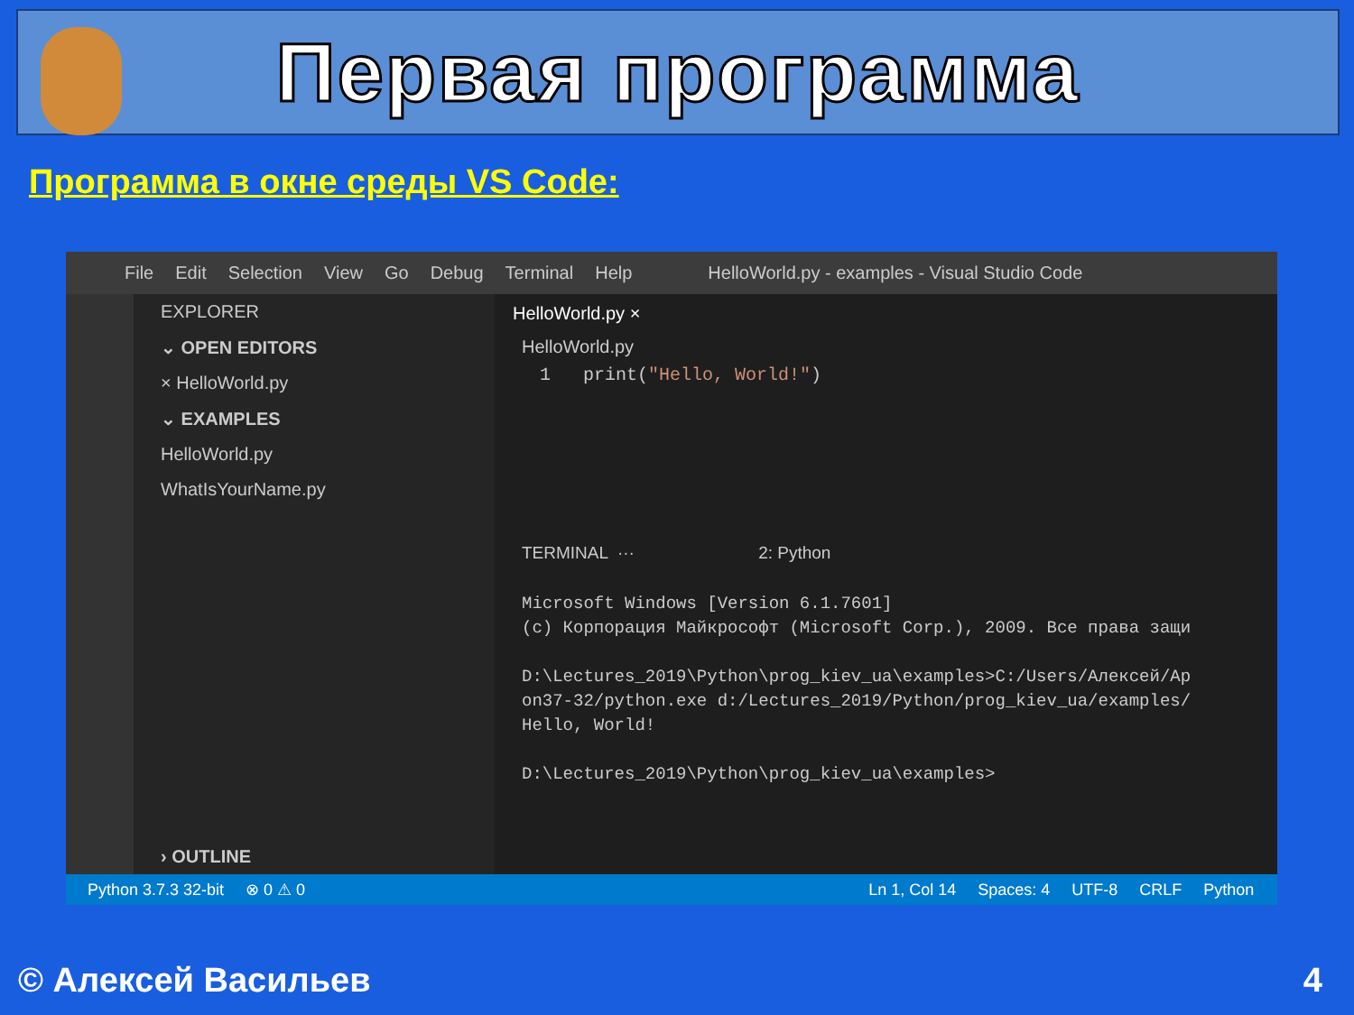Первая программа
Программа в окне среды VS Code:
File Edit Selection View Go Debug Terminal Help HelloWorld.py - examples - Visual Studio Code
EXPLORER
⌄ OPEN EDITORS
× HelloWorld.py
⌄ EXAMPLES
HelloWorld.py
WhatIsYourName.py
› OUTLINE
HelloWorld.py ×
HelloWorld.py
1 print("Hello, World!")
TERMINAL ··· 2: Python
Microsoft Windows [Version 6.1.7601]
(c) Корпорация Майкрософт (Microsoft Corp.), 2009. Все права защи
D:\Lectures_2019\Python\prog_kiev_ua\examples>C:/Users/Алексей/Ap
on37-32/python.exe d:/Lectures_2019/Python/prog_kiev_ua/examples/
Hello, World!
D:\Lectures_2019\Python\prog_kiev_ua\examples>
Python 3.7.3 32-bit ⊗ 0 ⚠ 0 Ln 1, Col 14 Spaces: 4 UTF-8 CRLF Python
© Алексей Васильев 4